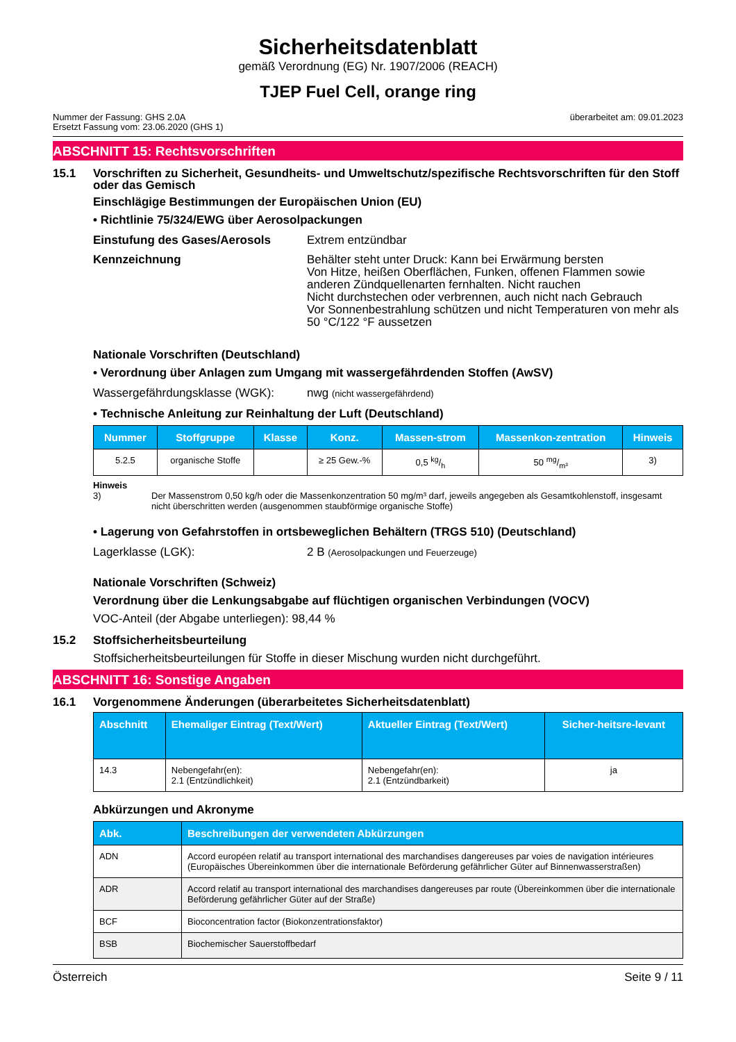Sicherheitsdatenblatt
gemäß Verordnung (EG) Nr. 1907/2006 (REACH)
TJEP Fuel Cell, orange ring
Nummer der Fassung: GHS 2.0A
Ersetzt Fassung vom: 23.06.2020 (GHS 1)
überarbeitet am: 09.01.2023
ABSCHNITT 15: Rechtsvorschriften
15.1 Vorschriften zu Sicherheit, Gesundheits- und Umweltschutz/spezifische Rechtsvorschriften für den Stoff oder das Gemisch
Einschlägige Bestimmungen der Europäischen Union (EU)
• Richtlinie 75/324/EWG über Aerosolpackungen
Einstufung des Gases/Aerosols Extrem entzündbar
Kennzeichnung Behälter steht unter Druck: Kann bei Erwärmung bersten
Von Hitze, heißen Oberflächen, Funken, offenen Flammen sowie anderen Zündquellenarten fernhalten. Nicht rauchen
Nicht durchstechen oder verbrennen, auch nicht nach Gebrauch
Vor Sonnenbestrahlung schützen und nicht Temperaturen von mehr als 50 °C/122 °F aussetzen
Nationale Vorschriften (Deutschland)
• Verordnung über Anlagen zum Umgang mit wassergefährdenden Stoffen (AwSV)
Wassergefährdungsklasse (WGK): nwg (nicht wassergefährdend)
• Technische Anleitung zur Reinhaltung der Luft (Deutschland)
| Nummer | Stoffgruppe | Klasse | Konz. | Massen-strom | Massenkon-zentration | Hinweis |
| --- | --- | --- | --- | --- | --- | --- |
| 5.2.5 | organische Stoffe | | ≥ 25 Gew.-% | 0,5 kg/h | 50 mg/m³ | 3) |
Hinweis
3) Der Massenstrom 0,50 kg/h oder die Massenkonzentration 50 mg/m³ darf, jeweils angegeben als Gesamtkohlenstoff, insgesamt nicht überschritten werden (ausgenommen staubförmige organische Stoffe)
• Lagerung von Gefahrstoffen in ortsbeweglichen Behältern (TRGS 510) (Deutschland)
Lagerklasse (LGK): 2 B (Aerosolpackungen und Feuerzeuge)
Nationale Vorschriften (Schweiz)
Verordnung über die Lenkungsabgabe auf flüchtigen organischen Verbindungen (VOCV)
VOC-Anteil (der Abgabe unterliegen): 98,44 %
15.2 Stoffsicherheitsbeurteilung
Stoffsicherheitsbeurteilungen für Stoffe in dieser Mischung wurden nicht durchgeführt.
ABSCHNITT 16: Sonstige Angaben
16.1 Vorgenommene Änderungen (überarbeitetes Sicherheitsdatenblatt)
| Abschnitt | Ehemaliger Eintrag (Text/Wert) | Aktueller Eintrag (Text/Wert) | Sicher-heitsre-levant |
| --- | --- | --- | --- |
| 14.3 | Nebengefahr(en): 2.1 (Entzündlichkeit) | Nebengefahr(en): 2.1 (Entzündbarkeit) | ja |
Abkürzungen und Akronyme
| Abk. | Beschreibungen der verwendeten Abkürzungen |
| --- | --- |
| ADN | Accord européen relatif au transport international des marchandises dangereuses par voies de navigation intérieures (Europäisches Übereinkommen über die internationale Beförderung gefährlicher Güter auf Binnenwasserstraßen) |
| ADR | Accord relatif au transport international des marchandises dangereuses par route (Übereinkommen über die internationale Beförderung gefährlicher Güter auf der Straße) |
| BCF | Bioconcentration factor (Biokonzentrationsfaktor) |
| BSB | Biochemischer Sauerstoffbedarf |
Österreich Seite 9 / 11